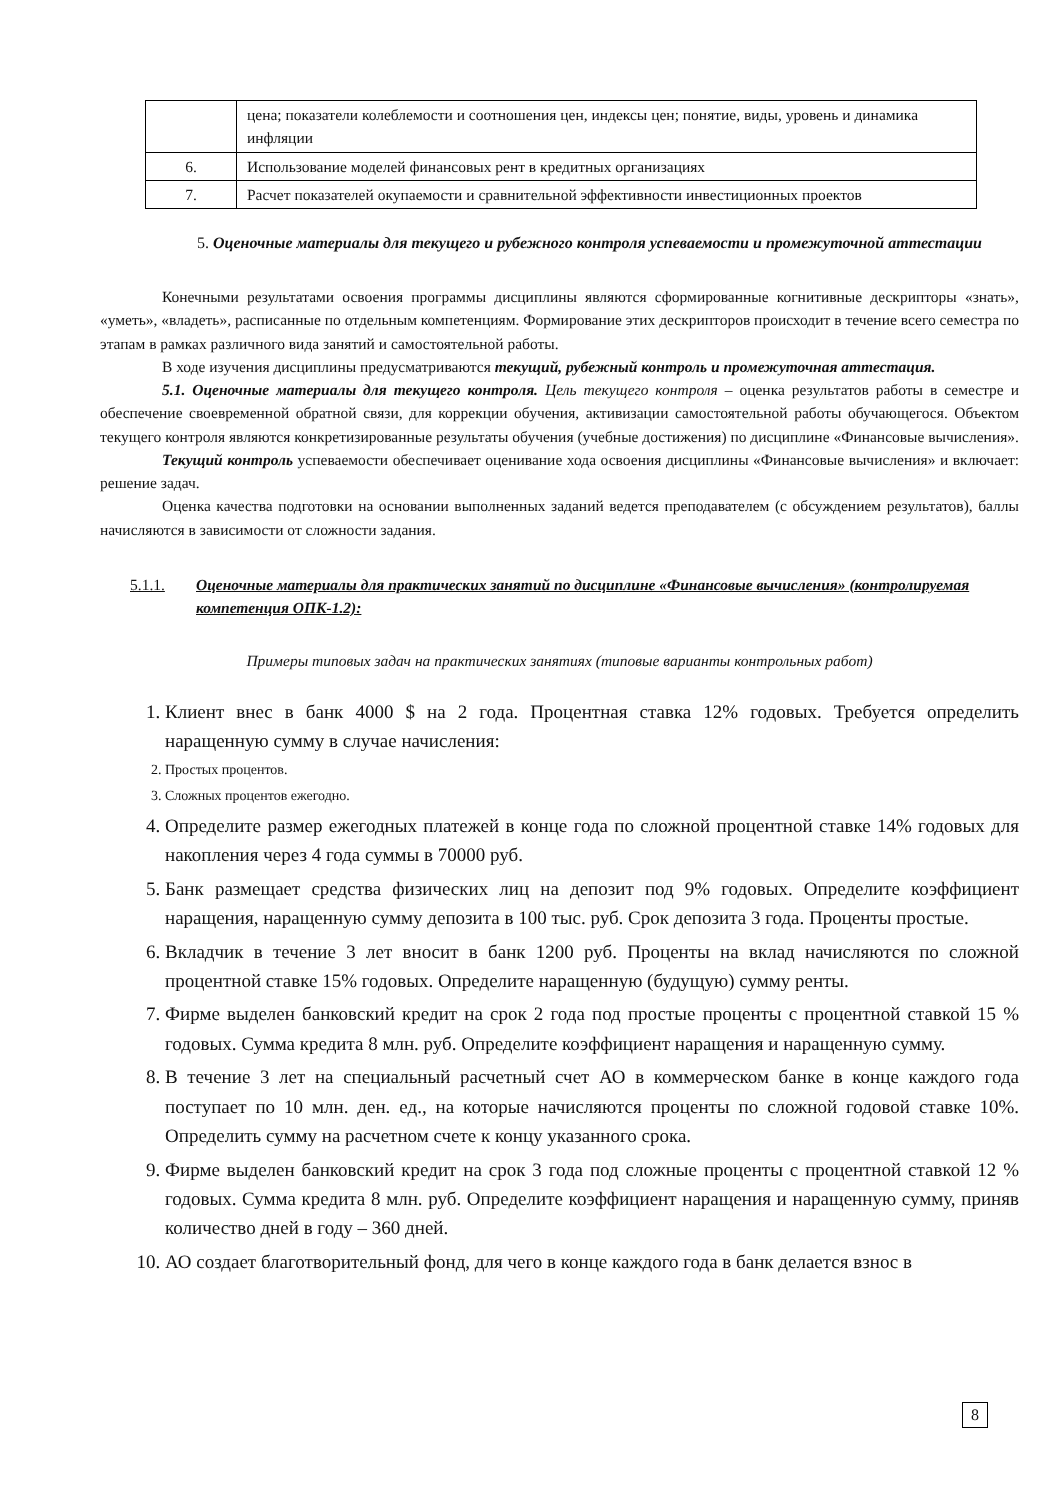| | цена; показатели колеблемости и соотношения цен, индексы цен; понятие, виды, уровень и динамика инфляции |
| 6. | Использование моделей финансовых рент в кредитных организациях |
| 7. | Расчет показателей окупаемости и сравнительной эффективности инвестиционных проектов |
5. Оценочные материалы для текущего и рубежного контроля успеваемости и промежуточной аттестации
Конечными результатами освоения программы дисциплины являются сформированные когнитивные дескрипторы «знать», «уметь», «владеть», расписанные по отдельным компетенциям. Формирование этих дескрипторов происходит в течение всего семестра по этапам в рамках различного вида занятий и самостоятельной работы.
В ходе изучения дисциплины предусматриваются текущий, рубежный контроль и промежуточная аттестация.
5.1. Оценочные материалы для текущего контроля. Цель текущего контроля – оценка результатов работы в семестре и обеспечение своевременной обратной связи, для коррекции обучения, активизации самостоятельной работы обучающегося. Объектом текущего контроля являются конкретизированные результаты обучения (учебные достижения) по дисциплине «Финансовые вычисления».
Текущий контроль успеваемости обеспечивает оценивание хода освоения дисциплины «Финансовые вычисления» и включает: решение задач.
Оценка качества подготовки на основании выполненных заданий ведется преподавателем (с обсуждением результатов), баллы начисляются в зависимости от сложности задания.
5.1.1. Оценочные материалы для практических занятий по дисциплине «Финансовые вычисления» (контролируемая компетенция ОПК-1.2):
Примеры типовых задач на практических занятиях (типовые варианты контрольных работ)
1. Клиент внес в банк 4000 $ на 2 года. Процентная ставка 12% годовых. Требуется определить наращенную сумму в случае начисления:
2. Простых процентов.
3. Сложных процентов ежегодно.
4. Определите размер ежегодных платежей в конце года по сложной процентной ставке 14% годовых для накопления через 4 года суммы в 70000 руб.
5. Банк размещает средства физических лиц на депозит под 9% годовых. Определите коэффициент наращения, наращенную сумму депозита в 100 тыс. руб. Срок депозита 3 года. Проценты простые.
6. Вкладчик в течение 3 лет вносит в банк 1200 руб. Проценты на вклад начисляются по сложной процентной ставке 15% годовых. Определите наращенную (будущую) сумму ренты.
7. Фирме выделен банковский кредит на срок 2 года под простые проценты с процентной ставкой 15 % годовых. Сумма кредита 8 млн. руб. Определите коэффициент наращения и наращенную сумму.
8. В течение 3 лет на специальный расчетный счет АО в коммерческом банке в конце каждого года поступает по 10 млн. ден. ед., на которые начисляются проценты по сложной годовой ставке 10%. Определить сумму на расчетном счете к концу указанного срока.
9. Фирме выделен банковский кредит на срок 3 года под сложные проценты с процентной ставкой 12 % годовых. Сумма кредита 8 млн. руб. Определите коэффициент наращения и наращенную сумму, приняв количество дней в году – 360 дней.
10. АО создает благотворительный фонд, для чего в конце каждого года в банк делается взнос в
8